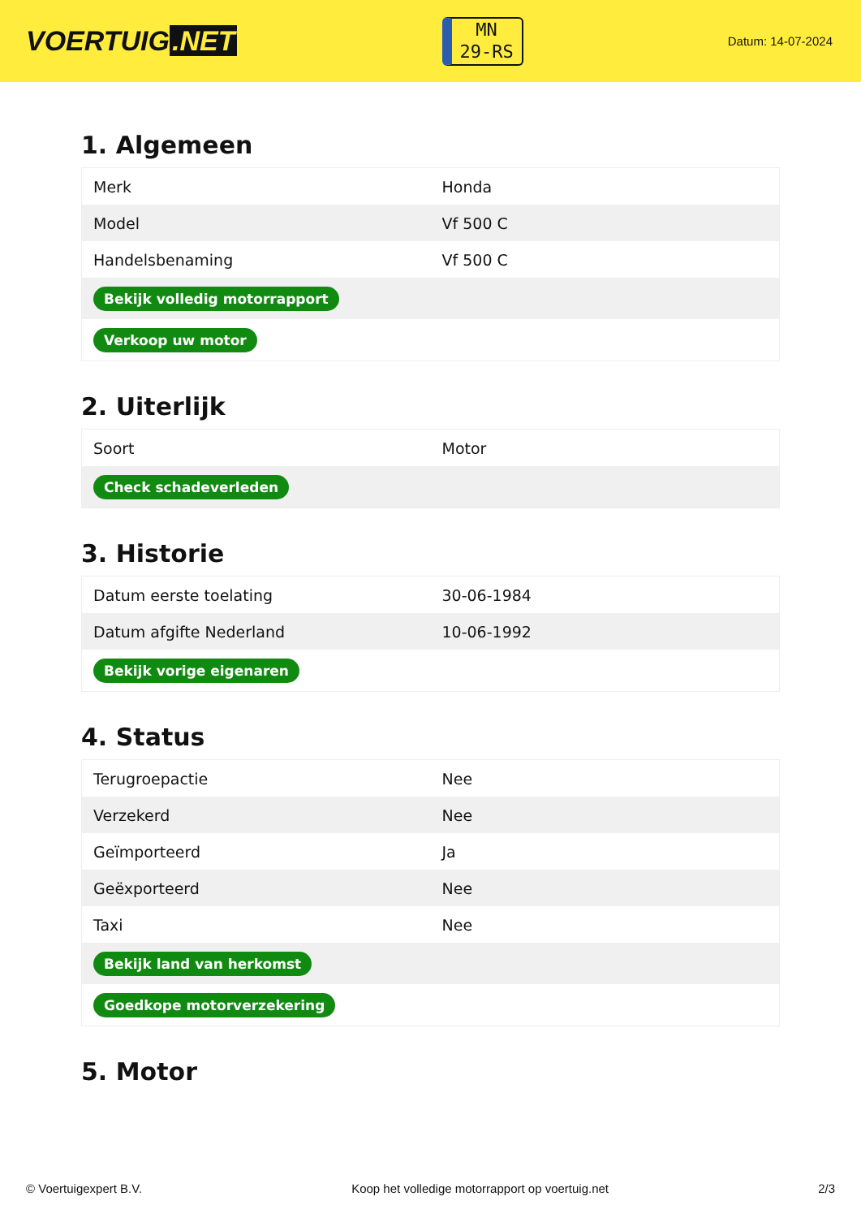VOERTUIG.NET
MN
29-RS
Datum: 14-07-2024
1. Algemeen
| Merk | Honda |
| Model | Vf 500 C |
| Handelsbenaming | Vf 500 C |
| Bekijk volledig motorrapport | |
| Verkoop uw motor | |
2. Uiterlijk
| Soort | Motor |
| Check schadeverleden | |
3. Historie
| Datum eerste toelating | 30-06-1984 |
| Datum afgifte Nederland | 10-06-1992 |
| Bekijk vorige eigenaren | |
4. Status
| Terugroepactie | Nee |
| Verzekerd | Nee |
| Geïmporteerd | Ja |
| Geëxporteerd | Nee |
| Taxi | Nee |
| Bekijk land van herkomst | |
| Goedkope motorverzekering | |
5. Motor
© Voertuigexpert B.V. Koop het volledige motorrapport op voertuig.net 2/3